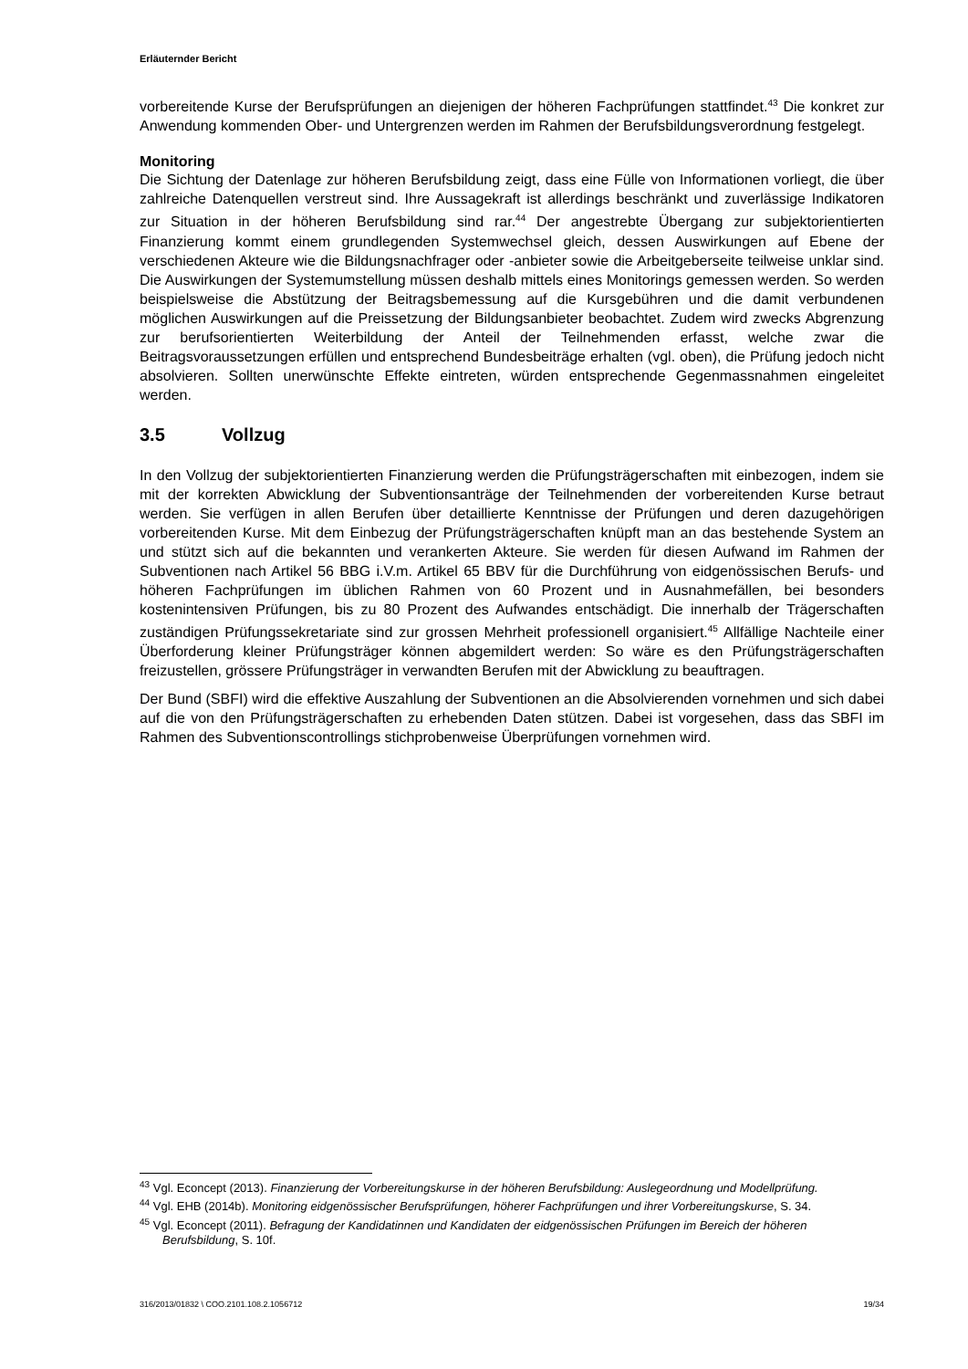Erläuternder Bericht
vorbereitende Kurse der Berufsprüfungen an diejenigen der höheren Fachprüfungen stattfindet.<sup>43</sup> Die konkret zur Anwendung kommenden Ober- und Untergrenzen werden im Rahmen der Berufsbildungsverordnung festgelegt.
Monitoring
Die Sichtung der Datenlage zur höheren Berufsbildung zeigt, dass eine Fülle von Informationen vorliegt, die über zahlreiche Datenquellen verstreut sind. Ihre Aussagekraft ist allerdings beschränkt und zuverlässige Indikatoren zur Situation in der höheren Berufsbildung sind rar.<sup>44</sup> Der angestrebte Übergang zur subjektorientierten Finanzierung kommt einem grundlegenden Systemwechsel gleich, dessen Auswirkungen auf Ebene der verschiedenen Akteure wie die Bildungsnachfrager oder -anbieter sowie die Arbeitgeberseite teilweise unklar sind. Die Auswirkungen der Systemumstellung müssen deshalb mittels eines Monitorings gemessen werden. So werden beispielsweise die Abstützung der Beitragsbemessung auf die Kursgebühren und die damit verbundenen möglichen Auswirkungen auf die Preissetzung der Bildungsanbieter beobachtet. Zudem wird zwecks Abgrenzung zur berufsorientierten Weiterbildung der Anteil der Teilnehmenden erfasst, welche zwar die Beitragsvoraussetzungen erfüllen und entsprechend Bundesbeiträge erhalten (vgl. oben), die Prüfung jedoch nicht absolvieren. Sollten unerwünschte Effekte eintreten, würden entsprechende Gegenmassnahmen eingeleitet werden.
3.5 Vollzug
In den Vollzug der subjektorientierten Finanzierung werden die Prüfungsträgerschaften mit einbezogen, indem sie mit der korrekten Abwicklung der Subventionsanträge der Teilnehmenden der vorbereitenden Kurse betraut werden. Sie verfügen in allen Berufen über detaillierte Kenntnisse der Prüfungen und deren dazugehörigen vorbereitenden Kurse. Mit dem Einbezug der Prüfungsträgerschaften knüpft man an das bestehende System an und stützt sich auf die bekannten und verankerten Akteure. Sie werden für diesen Aufwand im Rahmen der Subventionen nach Artikel 56 BBG i.V.m. Artikel 65 BBV für die Durchführung von eidgenössischen Berufs- und höheren Fachprüfungen im üblichen Rahmen von 60 Prozent und in Ausnahmefällen, bei besonders kostenintensiven Prüfungen, bis zu 80 Prozent des Aufwandes entschädigt. Die innerhalb der Trägerschaften zuständigen Prüfungssekretariate sind zur grossen Mehrheit professionell organisiert.<sup>45</sup> Allfällige Nachteile einer Überforderung kleiner Prüfungsträger können abgemildert werden: So wäre es den Prüfungsträgerschaften freizustellen, grössere Prüfungsträger in verwandten Berufen mit der Abwicklung zu beauftragen.
Der Bund (SBFI) wird die effektive Auszahlung der Subventionen an die Absolvierenden vornehmen und sich dabei auf die von den Prüfungsträgerschaften zu erhebenden Daten stützen. Dabei ist vorgesehen, dass das SBFI im Rahmen des Subventionscontrollings stichprobenweise Überprüfungen vornehmen wird.
<sup>43</sup> Vgl. Econcept (2013). Finanzierung der Vorbereitungskurse in der höheren Berufsbildung: Auslegeordnung und Modellprüfung.
<sup>44</sup> Vgl. EHB (2014b). Monitoring eidgenössischer Berufsprüfungen, höherer Fachprüfungen und ihrer Vorbereitungskurse, S. 34.
<sup>45</sup> Vgl. Econcept (2011). Befragung der Kandidatinnen und Kandidaten der eidgenössischen Prüfungen im Bereich der höheren Berufsbildung, S. 10f.
316/2013/01832 \ COO.2101.108.2.1056712 19/34